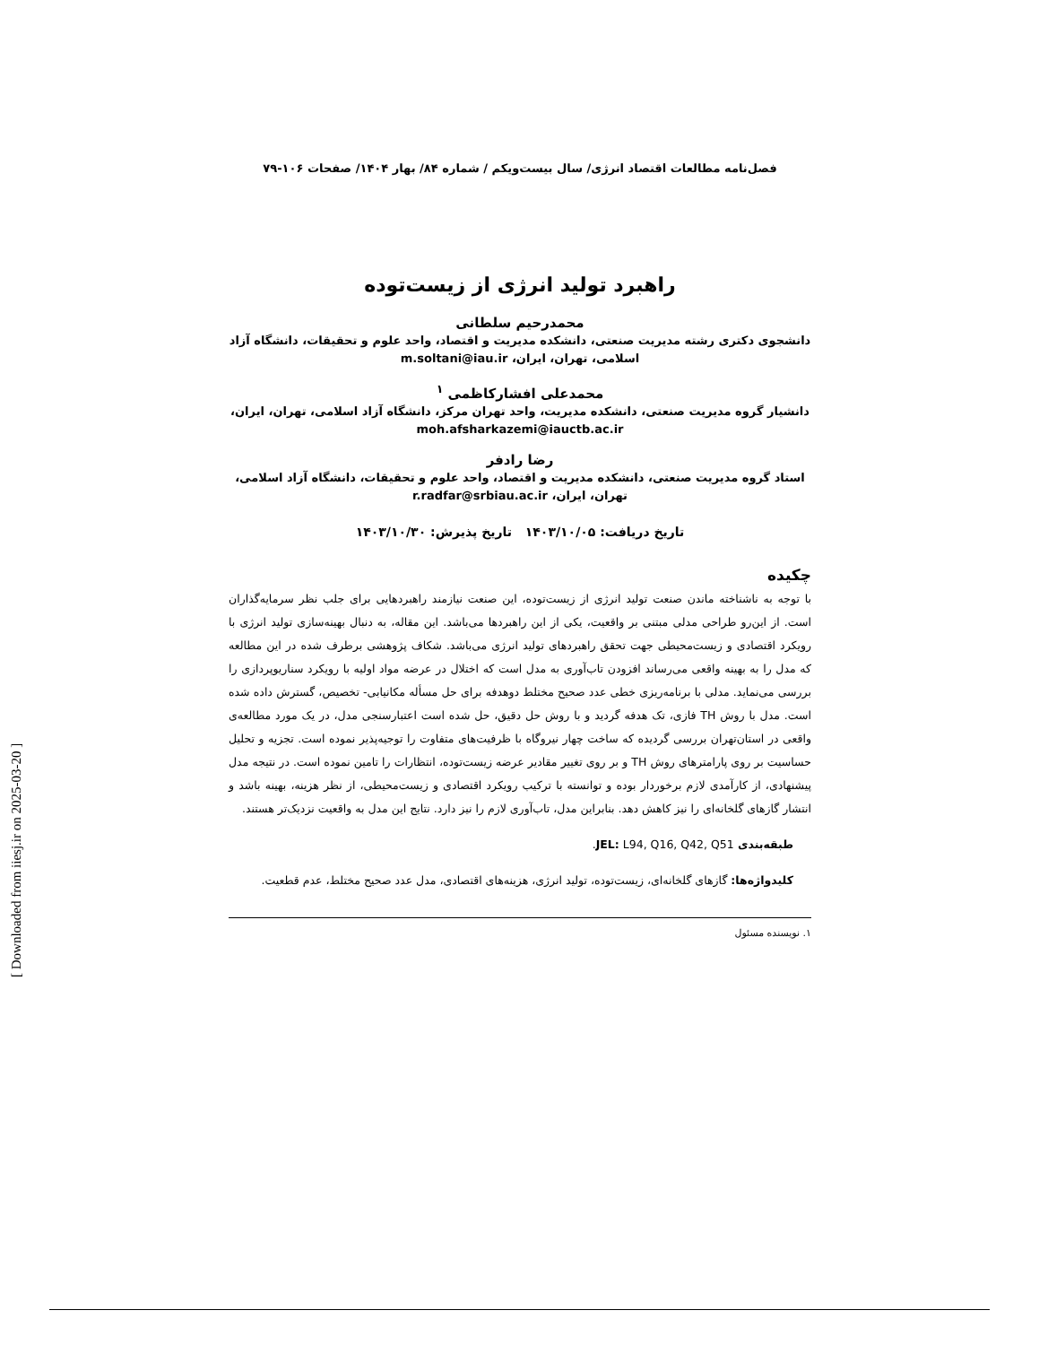فصل‌نامه مطالعات اقتصاد انرژی/ سال بیست‌ویکم / شماره ۸۴/ بهار ۱۴۰۴/ صفحات ۱۰۶-۷۹
راهبرد تولید انرژی از زیست‌توده
محمدرحیم سلطانی
دانشجوی دکتری رشته مدیریت صنعتی، دانشکده مدیریت و اقتصاد، واحد علوم و تحقیقات، دانشگاه آزاد اسلامی، تهران، ایران، m.soltani@iau.ir
محمدعلی افشارکاظمی <sup>۱</sup>
دانشیار گروه مدیریت صنعتی، دانشکده مدیریت، واحد تهران مرکز، دانشگاه آزاد اسلامی، تهران، ایران، moh.afsharkazemi@iauctb.ac.ir
رضا رادفر
استاد گروه مدیریت صنعتی، دانشکده مدیریت و اقتصاد، واحد علوم و تحقیقات، دانشگاه آزاد اسلامی، تهران، ایران، r.radfar@srbiau.ac.ir
تاریخ دریافت: ۱۴۰۳/۱۰/۰۵ تاریخ پذیرش: ۱۴۰۳/۱۰/۳۰
چکیده
با توجه به ناشناخته ماندن صنعت تولید انرژی از زیست‌توده، این صنعت نیازمند راهبردهایی برای جلب نظر سرمایه‌گذاران است. از این‌رو طراحی مدلی مبتنی بر واقعیت، یکی از این راهبردها می‌باشد. این مقاله، به دنبال بهینه‌سازی تولید انرژی با رویکرد اقتصادی و زیست‌محیطی جهت تحقق راهبردهای تولید انرژی می‌باشد. شکاف پژوهشی برطرف شده در این مطالعه که مدل را به بهینه واقعی می‌رساند افزودن تاب‌آوری به مدل است که اختلال در عرضه مواد اولیه با رویکرد سناریوپردازی را بررسی می‌نماید. مدلی با برنامه‌ریزی خطی عدد صحیح مختلط دوهدفه برای حل مسأله مکانیابی- تخصیص، گسترش داده شده است. مدل با روش TH فازی، تک هدفه گردید و با روش حل دقیق، حل شده است اعتبارسنجی مدل، در یک مورد مطالعه‌ی واقعی در استان‌تهران بررسی گردیده که ساخت چهار نیروگاه با ظرفیت‌های متفاوت را توجیه‌پذیر نموده است. تجزیه و تحلیل حساسیت بر روی پارامترهای روش TH و بر روی تغییر مقادیر عرضه زیست‌توده، انتظارات را تامین نموده است. در نتیجه مدل پیشنهادی، از کارآمدی لازم برخوردار بوده و توانسته با ترکیب رویکرد اقتصادی و زیست‌محیطی، از نظر هزینه، بهینه باشد و انتشار گازهای گلخانه‌ای را نیز کاهش دهد. بنابراین مدل، تاب‌آوری لازم را نیز دارد. نتایج این مدل به واقعیت نزدیک‌تر هستند.
طبقه‌بندی JEL: L94, Q16, Q42, Q51.
کلیدواژه‌ها: گازهای گلخانه‌ای، زیست‌توده، تولید انرژی، هزینه‌های اقتصادی، مدل عدد صحیح مختلط، عدم قطعیت.
۱. نویسنده مسئول
[ Downloaded from iiesj.ir on 2025-03-20 ]